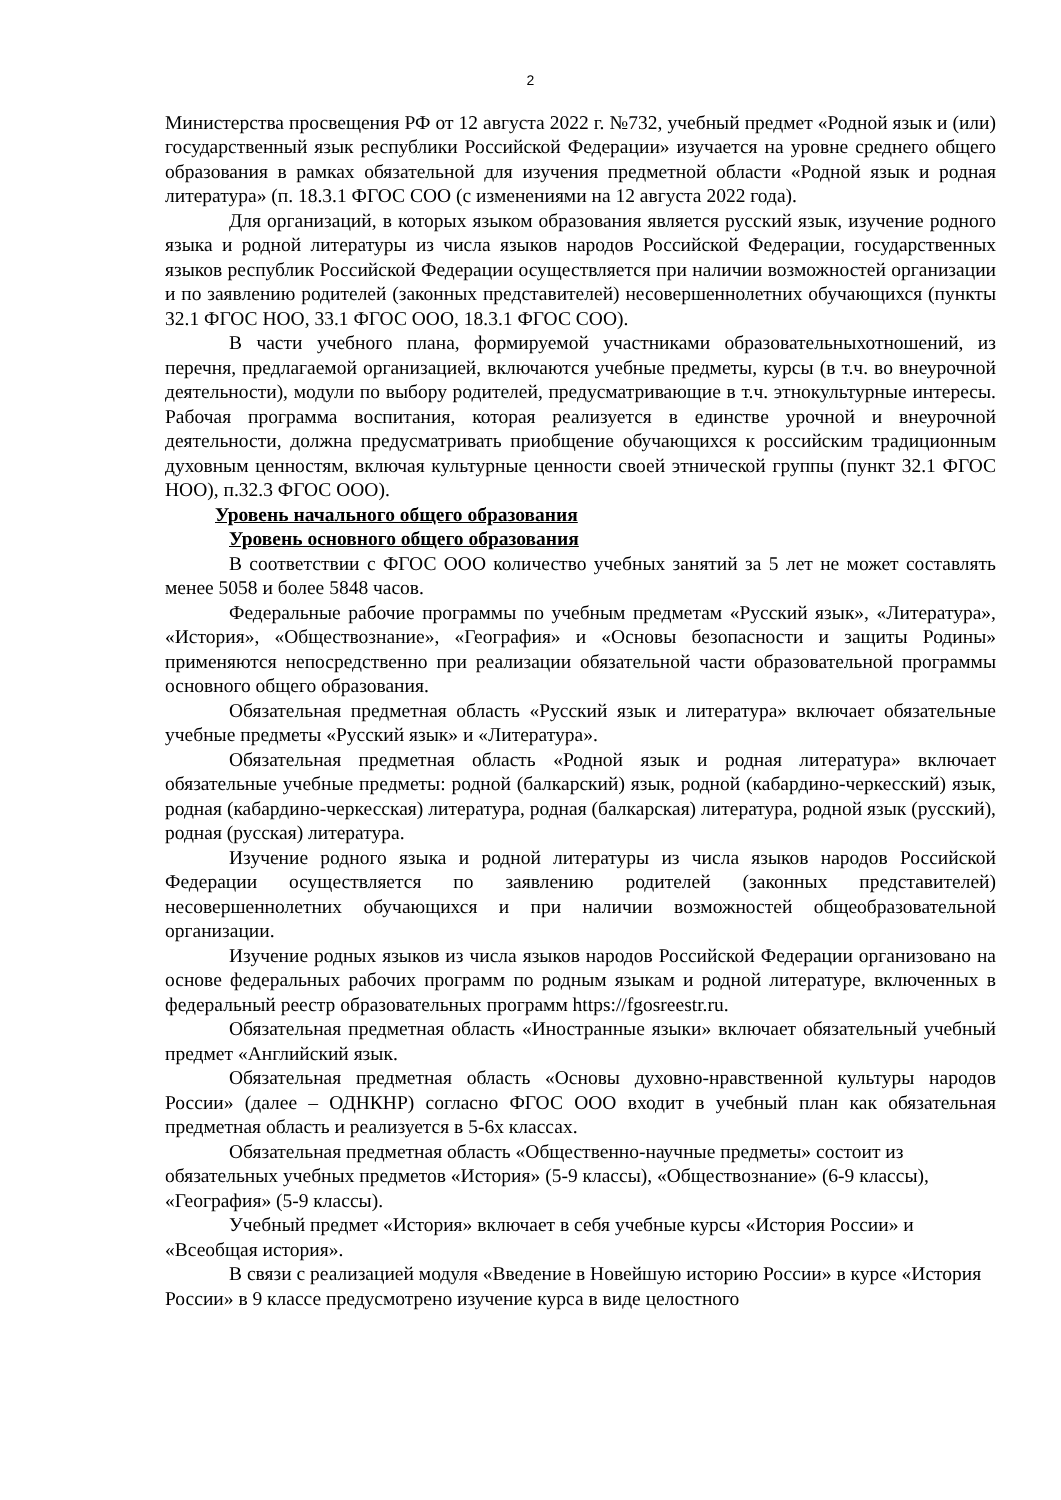2
Министерства просвещения РФ от 12 августа 2022 г. №732, учебный предмет «Родной язык и (или) государственный язык республики Российской Федерации» изучается на уровне среднего общего образования в рамках обязательной для изучения предметной области «Родной язык и родная литература» (п. 18.3.1 ФГОС СОО (с изменениями на 12 августа 2022 года).
Для организаций, в которых языком образования является русский язык, изучение родного языка и родной литературы из числа языков народов Российской Федерации, государственных языков республик Российской Федерации осуществляется при наличии возможностей организации и по заявлению родителей (законных представителей) несовершеннолетних обучающихся (пункты 32.1 ФГОС НОО, 33.1 ФГОС ООО, 18.3.1 ФГОС СОО).
В части учебного плана, формируемой участниками образовательныхотношений, из перечня, предлагаемой организацией, включаются учебные предметы, курсы (в т.ч. во внеурочной деятельности), модули по выбору родителей, предусматривающие в т.ч. этнокультурные интересы. Рабочая программа воспитания, которая реализуется в единстве урочной и внеурочной деятельности, должна предусматривать приобщение обучающихся к российским традиционным духовным ценностям, включая культурные ценности своей этнической группы (пункт 32.1 ФГОС НОО), п.32.3 ФГОС ООО).
Уровень начального общего образования
Уровень основного общего образования
В соответствии с ФГОС ООО количество учебных занятий за 5 лет не может составлять менее 5058 и более 5848 часов.
Федеральные рабочие программы по учебным предметам «Русский язык», «Литература», «История», «Обществознание», «География» и «Основы безопасности и защиты Родины» применяются непосредственно при реализации обязательной части образовательной программы основного общего образования.
Обязательная предметная область «Русский язык и литература» включает обязательные учебные предметы «Русский язык» и «Литература».
Обязательная предметная область «Родной язык и родная литература» включает обязательные учебные предметы: родной (балкарский) язык, родной (кабардино-черкесский) язык, родная (кабардино-черкесская) литература, родная (балкарская) литература, родной язык (русский), родная (русская) литература.
Изучение родного языка и родной литературы из числа языков народов Российской Федерации осуществляется по заявлению родителей (законных представителей) несовершеннолетних обучающихся и при наличии возможностей общеобразовательной организации.
Изучение родных языков из числа языков народов Российской Федерации организовано на основе федеральных рабочих программ по родным языкам и родной литературе, включенных в федеральный реестр образовательных программ https://fgosreestr.ru.
Обязательная предметная область «Иностранные языки» включает обязательный учебный предмет «Английский язык.
Обязательная предметная область «Основы духовно-нравственной культуры народов России» (далее – ОДНКНР) согласно ФГОС ООО входит в учебный план как обязательная предметная область и реализуется в 5-6х классах.
Обязательная предметная область «Общественно-научные предметы» состоит из обязательных учебных предметов «История» (5-9 классы), «Обществознание» (6-9 классы), «География» (5-9 классы).
Учебный предмет «История» включает в себя учебные курсы «История России» и «Всеобщая история».
В связи с реализацией модуля «Введение в Новейшую историю России» в курсе «История России» в 9 классе предусмотрено изучение курса в виде целостного